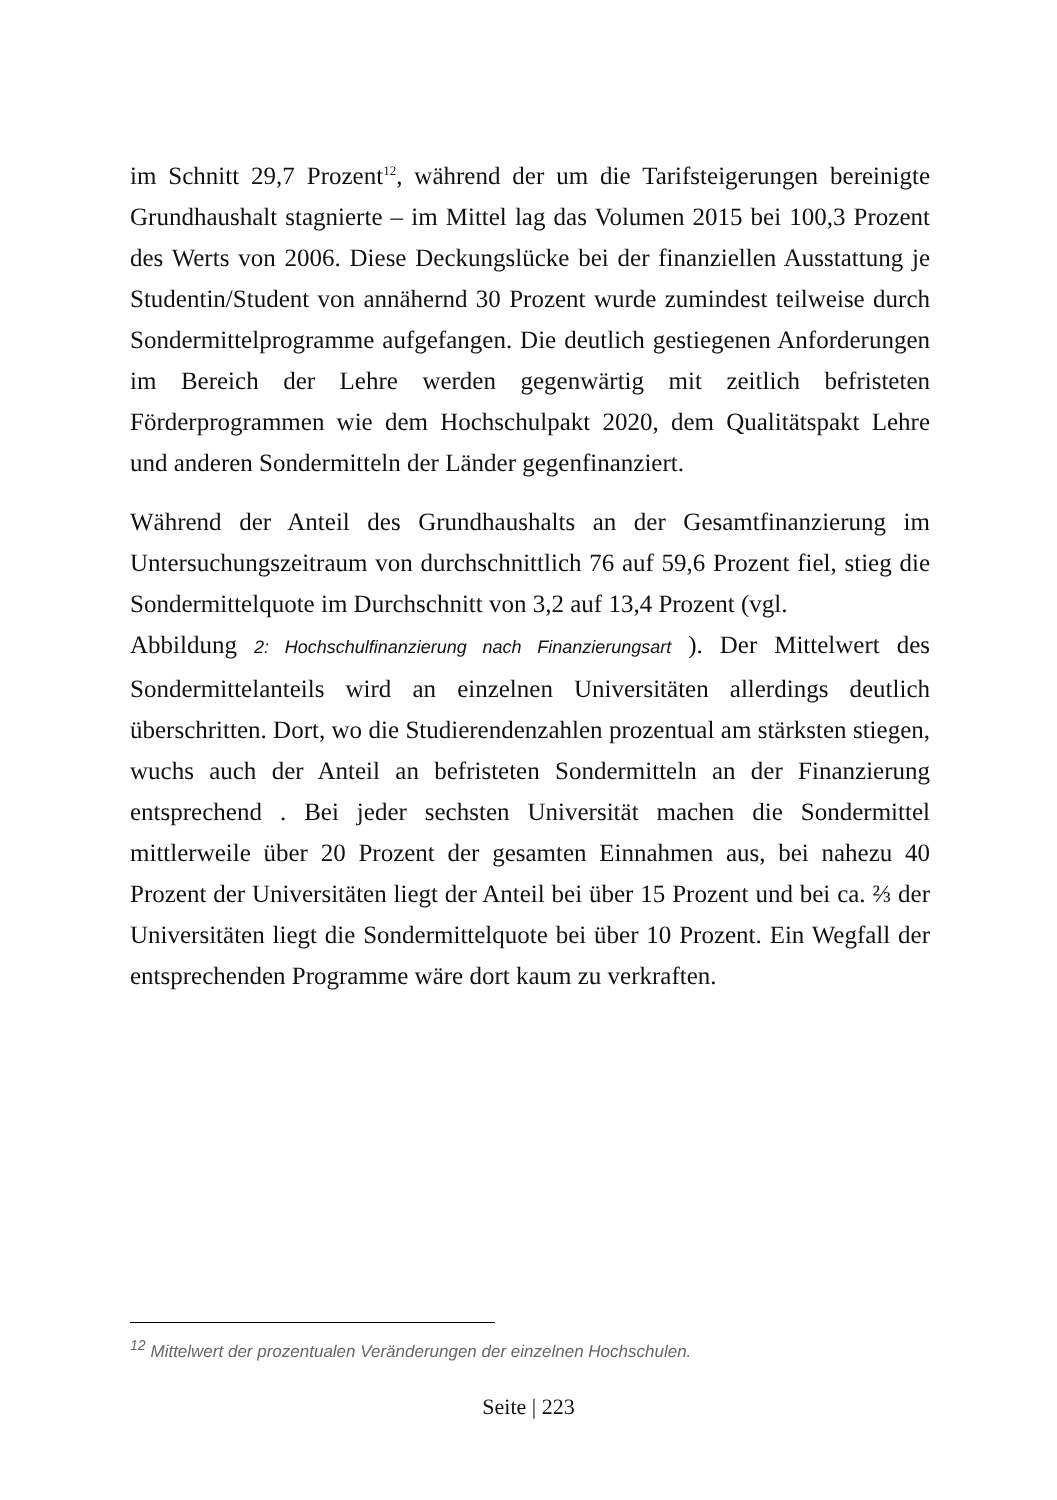im Schnitt 29,7 Prozent<sup>12</sup>, während der um die Tarifsteigerungen bereinigte Grundhaushalt stagnierte – im Mittel lag das Volumen 2015 bei 100,3 Prozent des Werts von 2006. Diese Deckungslücke bei der finanziellen Ausstattung je Studentin/Student von annähernd 30 Prozent wurde zumindest teilweise durch Sondermittelprogramme aufgefangen. Die deutlich gestiegenen Anforderungen im Bereich der Lehre werden gegenwärtig mit zeitlich befristeten Förderprogrammen wie dem Hochschulpakt 2020, dem Qualitätspakt Lehre und anderen Sondermitteln der Länder gegenfinanziert.
Während der Anteil des Grundhaushalts an der Gesamtfinanzierung im Untersuchungszeitraum von durchschnittlich 76 auf 59,6 Prozent fiel, stieg die Sondermittelquote im Durchschnitt von 3,2 auf 13,4 Prozent (vgl.
Abbildung 2: Hochschulfinanzierung nach Finanzierungsart ). Der Mittelwert des Sondermittelanteils wird an einzelnen Universitäten allerdings deutlich überschritten. Dort, wo die Studierendenzahlen prozentual am stärksten stiegen, wuchs auch der Anteil an befristeten Sondermitteln an der Finanzierung entsprechend . Bei jeder sechsten Universität machen die Sondermittel mittlerweile über 20 Prozent der gesamten Einnahmen aus, bei nahezu 40 Prozent der Universitäten liegt der Anteil bei über 15 Prozent und bei ca. ⅔ der Universitäten liegt die Sondermittelquote bei über 10 Prozent. Ein Wegfall der entsprechenden Programme wäre dort kaum zu verkraften.
<sup>12</sup> Mittelwert der prozentualen Veränderungen der einzelnen Hochschulen.
Seite | 223